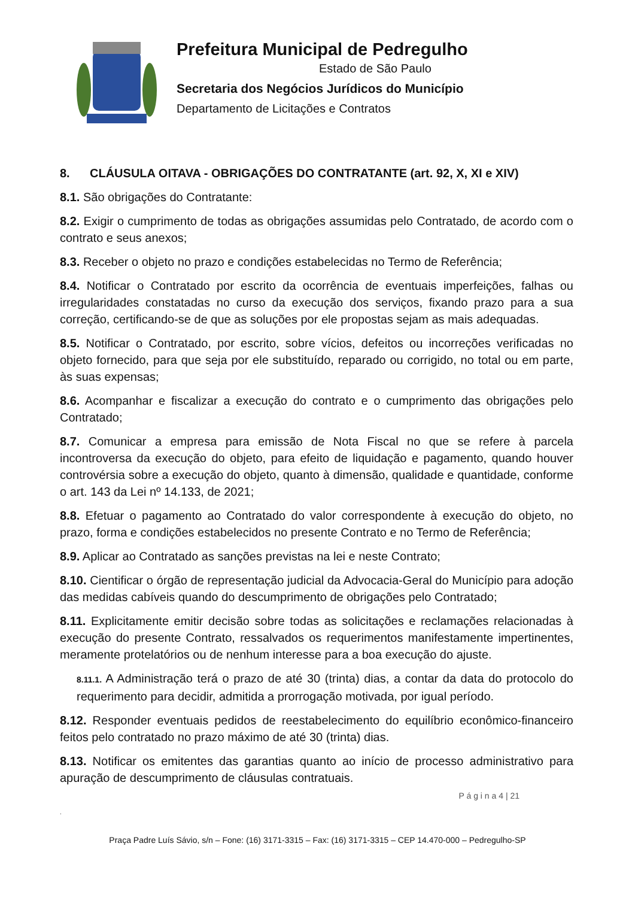Prefeitura Municipal de Pedregulho
Estado de São Paulo
Secretaria dos Negócios Jurídicos do Município
Departamento de Licitações e Contratos
8. CLÁUSULA OITAVA - OBRIGAÇÕES DO CONTRATANTE (art. 92, X, XI e XIV)
8.1. São obrigações do Contratante:
8.2. Exigir o cumprimento de todas as obrigações assumidas pelo Contratado, de acordo com o contrato e seus anexos;
8.3. Receber o objeto no prazo e condições estabelecidas no Termo de Referência;
8.4. Notificar o Contratado por escrito da ocorrência de eventuais imperfeições, falhas ou irregularidades constatadas no curso da execução dos serviços, fixando prazo para a sua correção, certificando-se de que as soluções por ele propostas sejam as mais adequadas.
8.5. Notificar o Contratado, por escrito, sobre vícios, defeitos ou incorreções verificadas no objeto fornecido, para que seja por ele substituído, reparado ou corrigido, no total ou em parte, às suas expensas;
8.6. Acompanhar e fiscalizar a execução do contrato e o cumprimento das obrigações pelo Contratado;
8.7. Comunicar a empresa para emissão de Nota Fiscal no que se refere à parcela incontroversa da execução do objeto, para efeito de liquidação e pagamento, quando houver controvérsia sobre a execução do objeto, quanto à dimensão, qualidade e quantidade, conforme o art. 143 da Lei nº 14.133, de 2021;
8.8. Efetuar o pagamento ao Contratado do valor correspondente à execução do objeto, no prazo, forma e condições estabelecidos no presente Contrato e no Termo de Referência;
8.9. Aplicar ao Contratado as sanções previstas na lei e neste Contrato;
8.10. Cientificar o órgão de representação judicial da Advocacia-Geral do Município para adoção das medidas cabíveis quando do descumprimento de obrigações pelo Contratado;
8.11. Explicitamente emitir decisão sobre todas as solicitações e reclamações relacionadas à execução do presente Contrato, ressalvados os requerimentos manifestamente impertinentes, meramente protelatórios ou de nenhum interesse para a boa execução do ajuste.
8.11.1. A Administração terá o prazo de até 30 (trinta) dias, a contar da data do protocolo do requerimento para decidir, admitida a prorrogação motivada, por igual período.
8.12. Responder eventuais pedidos de reestabelecimento do equilíbrio econômico-financeiro feitos pelo contratado no prazo máximo de até 30 (trinta) dias.
8.13. Notificar os emitentes das garantias quanto ao início de processo administrativo para apuração de descumprimento de cláusulas contratuais.
P á g i n a 4 | 21
.
Praça Padre Luís Sávio, s/n – Fone: (16) 3171-3315 – Fax: (16) 3171-3315 – CEP 14.470-000 – Pedregulho-SP